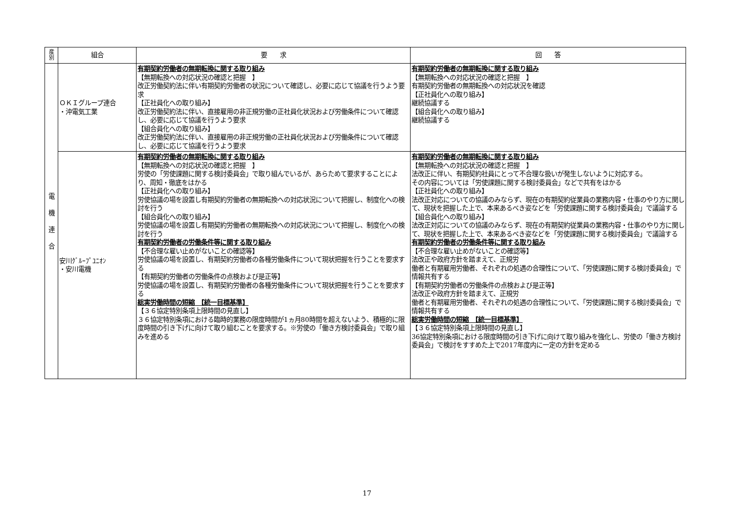| 産 別 | 組合 | 要 求 | 回 答 |
| --- | --- | --- | --- |
| 電 機 連 合 | ＯＫＩグループ連合 ・沖電気工業 | 有期契約労働者の無期転換に関する取り組み 【無期転換への対応状況の確認と把握 】 改正労働契約法に伴い有期契約労働者の状況について確認し、必要に応じて協議を行うよう要求 【正社員化への取り組み】 改正労働契約法に伴い、直接雇用の非正規労働の正社員化状況および労働条件について確認し、必要に応じて協議を行うよう要求 【組合員化への取り組み】 改正労働契約法に伴い、直接雇用の非正規労働の正社員化状況および労働条件について確認し、必要に応じて協議を行うよう要求 | 有期契約労働者の無期転換に関する取り組み 【無期転換への対応状況の確認と把握 】 有期契約労働者の無期転換への対応状況を確認 【正社員化への取り組み】 継続協議する 【組合員化への取り組み】 継続協議する |
| | 安川ｸﾞﾙｰﾌﾟﾕﾆｵﾝ ・安川電機 | 有期契約労働者の無期転換に関する取り組み 【無期転換への対応状況の確認と把握 】 労使の「労使課題に関する検討委員会」で取り組んでいるが、あらためて要求することにより、周知・徹底をはかる 【正社員化への取り組み】 労使協議の場を設置し有期契約労働者の無期転換への対応状況について把握し、制度化への検討を行う 【組合員化への取り組み】 労使協議の場を設置し有期契約労働者の無期転換への対応状況について把握し、制度化への検討を行う 有期契約労働者の労働条件等に関する取り組み 【不合理な雇い止めがないことの確認等】 労使協議の場を設置し、有期契約労働者の各種労働条件について現状把握を行うことを要求する 【有期契約労働者の労働条件の点検および是正等】 労使協議の場を設置し、有期契約労働者の各種労働条件について現状把握を行うことを要求する 総実労働時間の短縮 【統一目標基準】 【３６協定特別条項上限時間の見直し】 ３６協定特別条項における臨時的業務の限度時間が1ヵ月80時間を超えないよう、積極的に限度時間の引き下げに向けて取り組むことを要求する。※労使の「働き方検討委員会」で取り組みを進める | 有期契約労働者の無期転換に関する取り組み 【無期転換への対応状況の確認と把握 】 法改正に伴い、有期契約社員にとって不合理な扱いが発生しないように対応する。 その内容については「労使課題に関する検討委員会」などで共有をはかる 【正社員化への取り組み】 法改正対応についての協議のみならず、現在の有期契約従業員の業務内容・仕事のやり方に関して、現状を把握した上で、本来あるべき姿などを「労使課題に関する検討委員会」で議論する 【組合員化への取り組み】 法改正対応についての協議のみならず、現在の有期契約従業員の業務内容・仕事のやり方に関して、現状を把握した上で、本来あるべき姿などを「労使課題に関する検討委員会」で議論する 有期契約労働者の労働条件等に関する取り組み 【不合理な雇い止めがないことの確認等】 法改正や政府方針を踏まえて、正規労 働者と有期雇用労働者、それぞれの処遇の合理性について、「労使課題に関する検討委員会」で情報共有する 【有期契約労働者の労働条件の点検および是正等】 法改正や政府方針を踏まえて、正規労 働者と有期雇用労働者、それぞれの処遇の合理性について、「労使課題に関する検討委員会」で情報共有する 総実労働時間の短縮 【統一目標基準】 【３６協定特別条項上限時間の見直し】 36協定特別条項における限度時間の引き下げに向けて取り組みを強化し、労使の「働き方検討委員会」で検討をすすめた上で2017年度内に一定の方針を定める |
17